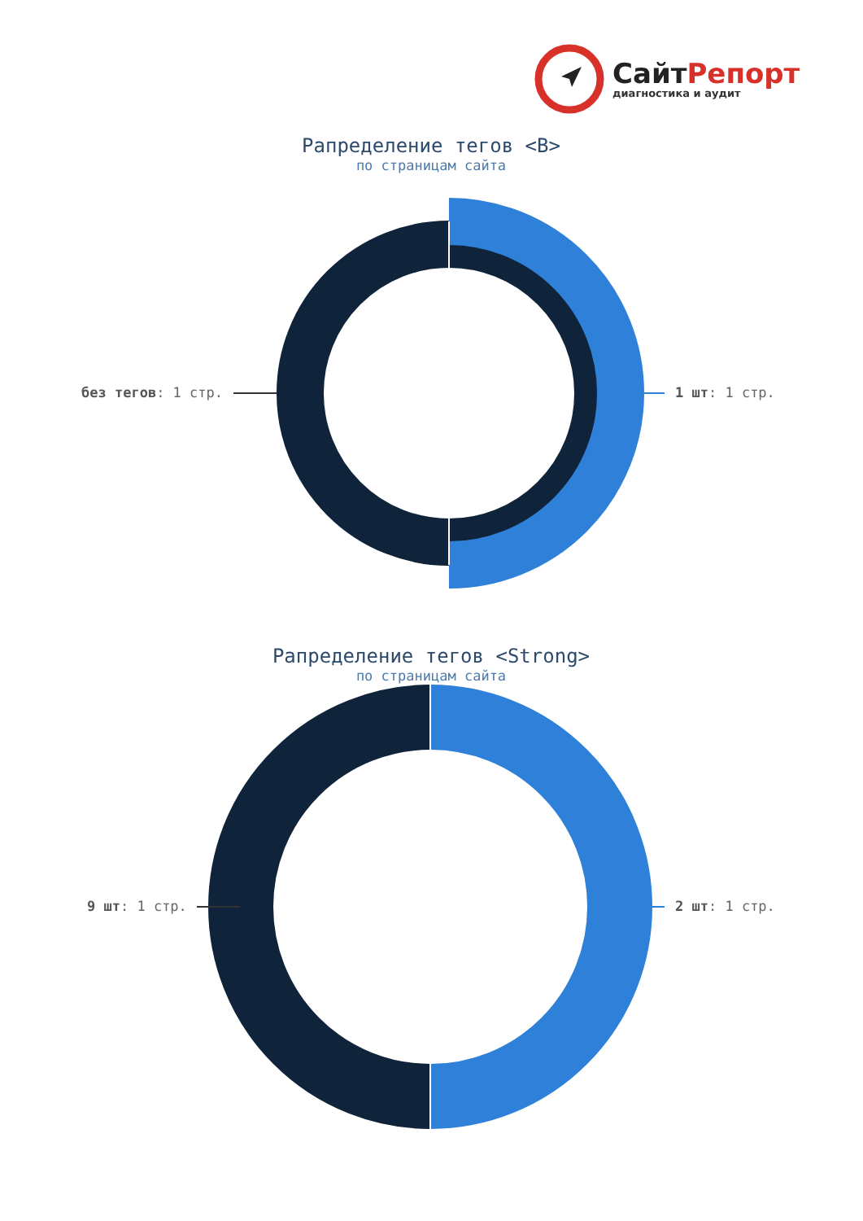СайтРепорт
диагностика и аудит
Рапределение тегов <B>
по страницам сайта
без тегов: 1 стр. 1 шт: 1 стр.
Рапределение тегов <Strong>
по страницам сайта
9 шт: 1 стр. 2 шт: 1 стр.